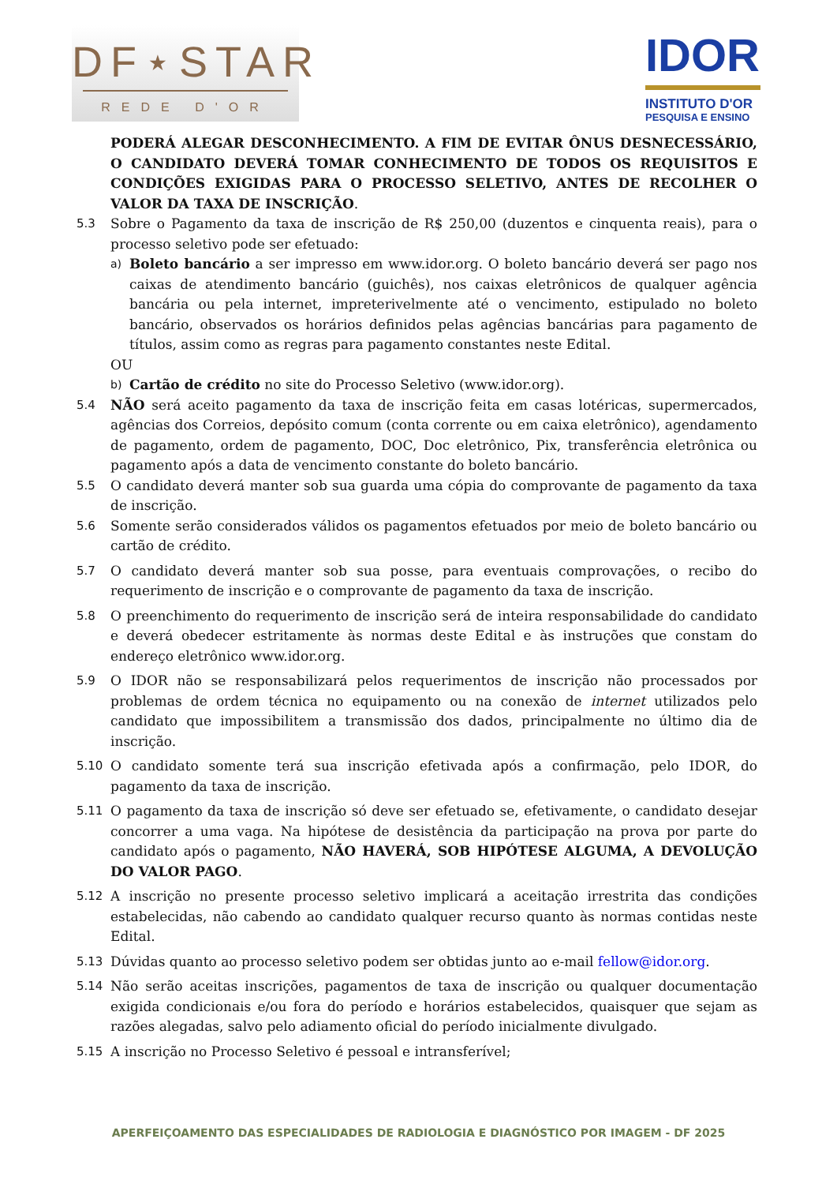DF⋆STAR
REDE D'OR
IDOR
INSTITUTO D'OR
PESQUISA E ENSINO
PODERÁ ALEGAR DESCONHECIMENTO. A FIM DE EVITAR ÔNUS DESNECESSÁRIO, O CANDIDATO DEVERÁ TOMAR CONHECIMENTO DE TODOS OS REQUISITOS E CONDIÇÕES EXIGIDAS PARA O PROCESSO SELETIVO, ANTES DE RECOLHER O VALOR DA TAXA DE INSCRIÇÃO.
5.3 Sobre o Pagamento da taxa de inscrição de R$ 250,00 (duzentos e cinquenta reais), para o processo seletivo pode ser efetuado:
a)
Boleto bancário a ser impresso em www.idor.org. O boleto bancário deverá ser pago nos caixas de atendimento bancário (guichês), nos caixas eletrônicos de qualquer agência bancária ou pela internet, impreterivelmente até o vencimento, estipulado no boleto bancário, observados os horários definidos pelas agências bancárias para pagamento de títulos, assim como as regras para pagamento constantes neste Edital.
OU
b)
Cartão de crédito no site do Processo Seletivo (www.idor.org).
5.4 NÃO será aceito pagamento da taxa de inscrição feita em casas lotéricas, supermercados, agências dos Correios, depósito comum (conta corrente ou em caixa eletrônico), agendamento de pagamento, ordem de pagamento, DOC, Doc eletrônico, Pix, transferência eletrônica ou pagamento após a data de vencimento constante do boleto bancário.
5.5 O candidato deverá manter sob sua guarda uma cópia do comprovante de pagamento da taxa de inscrição.
5.6 Somente serão considerados válidos os pagamentos efetuados por meio de boleto bancário ou cartão de crédito.
5.7 O candidato deverá manter sob sua posse, para eventuais comprovações, o recibo do requerimento de inscrição e o comprovante de pagamento da taxa de inscrição.
5.8 O preenchimento do requerimento de inscrição será de inteira responsabilidade do candidato e deverá obedecer estritamente às normas deste Edital e às instruções que constam do endereço eletrônico www.idor.org.
5.9 O IDOR não se responsabilizará pelos requerimentos de inscrição não processados por problemas de ordem técnica no equipamento ou na conexão de internet utilizados pelo candidato que impossibilitem a transmissão dos dados, principalmente no último dia de inscrição.
5.10 O candidato somente terá sua inscrição efetivada após a confirmação, pelo IDOR, do pagamento da taxa de inscrição.
5.11 O pagamento da taxa de inscrição só deve ser efetuado se, efetivamente, o candidato desejar concorrer a uma vaga. Na hipótese de desistência da participação na prova por parte do candidato após o pagamento, NÃO HAVERÁ, SOB HIPÓTESE ALGUMA, A DEVOLUÇÃO DO VALOR PAGO.
5.12 A inscrição no presente processo seletivo implicará a aceitação irrestrita das condições estabelecidas, não cabendo ao candidato qualquer recurso quanto às normas contidas neste Edital.
5.13 Dúvidas quanto ao processo seletivo podem ser obtidas junto ao e-mail fellow@idor.org.
5.14 Não serão aceitas inscrições, pagamentos de taxa de inscrição ou qualquer documentação exigida condicionais e/ou fora do período e horários estabelecidos, quaisquer que sejam as razões alegadas, salvo pelo adiamento oficial do período inicialmente divulgado.
5.15 A inscrição no Processo Seletivo é pessoal e intransferível;
APERFEIÇOAMENTO DAS ESPECIALIDADES DE RADIOLOGIA E DIAGNÓSTICO POR IMAGEM - DF 2025